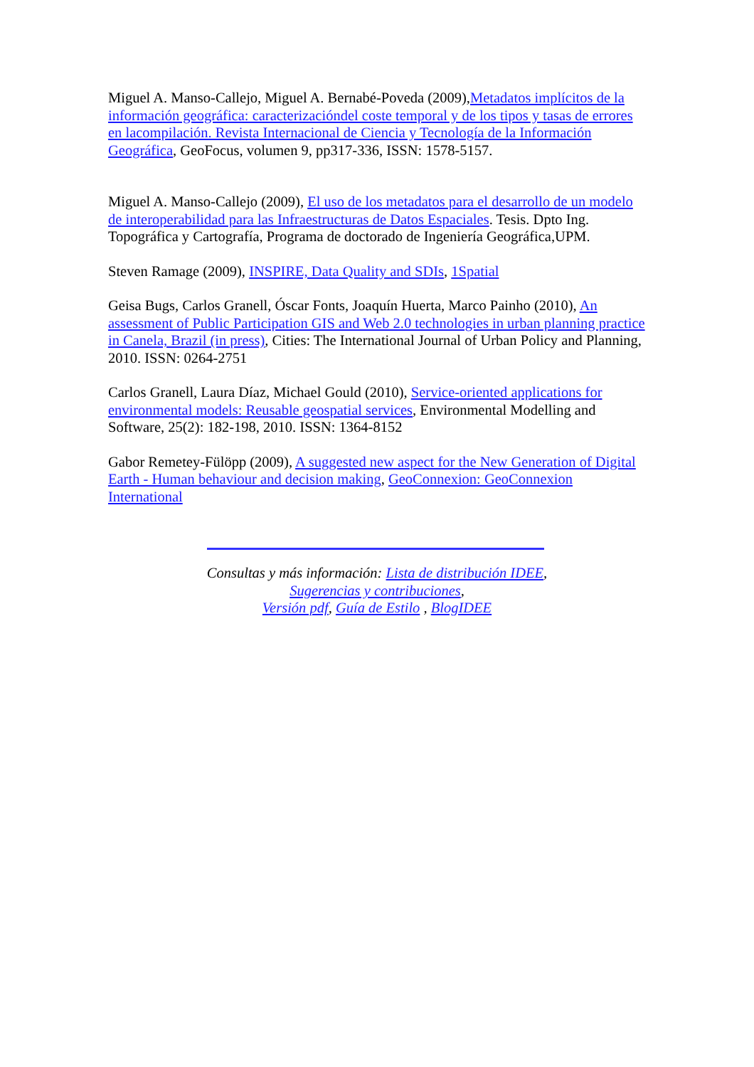Miguel A. Manso-Callejo, Miguel A. Bernabé-Poveda (2009),Metadatos implícitos de la información geográfica: caracterizacióndel coste temporal y de los tipos y tasas de errores en lacompilación. Revista Internacional de Ciencia y Tecnología de la Información Geográfica, GeoFocus, volumen 9, pp317-336, ISSN: 1578-5157.
Miguel A. Manso-Callejo (2009), El uso de los metadatos para el desarrollo de un modelo de interoperabilidad para las Infraestructuras de Datos Espaciales. Tesis. Dpto Ing. Topográfica y Cartografía, Programa de doctorado de Ingeniería Geográfica,UPM.
Steven Ramage (2009), INSPIRE, Data Quality and SDIs, 1Spatial
Geisa Bugs, Carlos Granell, Óscar Fonts, Joaquín Huerta, Marco Painho (2010), An assessment of Public Participation GIS and Web 2.0 technologies in urban planning practice in Canela, Brazil (in press), Cities: The International Journal of Urban Policy and Planning, 2010. ISSN: 0264-2751
Carlos Granell, Laura Díaz, Michael Gould (2010), Service-oriented applications for environmental models: Reusable geospatial services, Environmental Modelling and Software, 25(2): 182-198, 2010. ISSN: 1364-8152
Gabor Remetey-Fülöpp (2009), A suggested new aspect for the New Generation of Digital Earth - Human behaviour and decision making, GeoConnexion: GeoConnexion International
Consultas y más información: Lista de distribución IDEE,
Sugerencias y contribuciones,
Versión pdf, Guía de Estilo , BlogIDEE